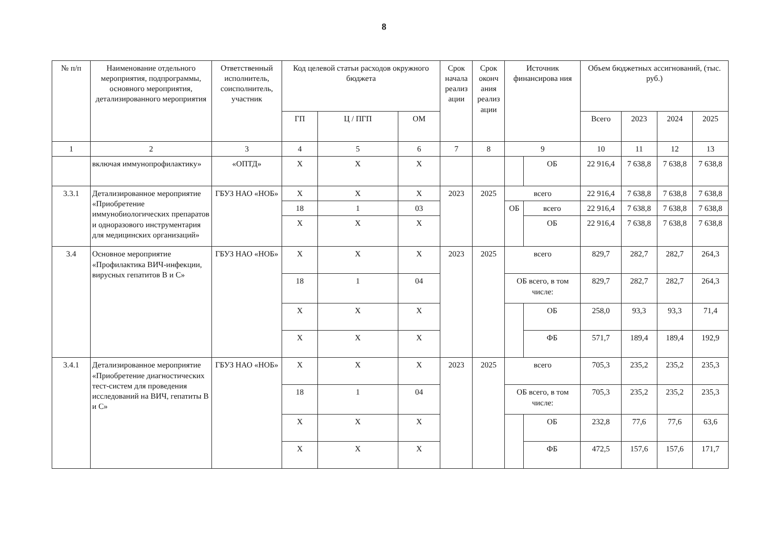8
| № п/п | Наименование отдельного мероприятия, подпрограммы, основного мероприятия, детализированного мероприятия | Ответственный исполнитель, соисполнитель, участник | Код целевой статьи расходов окружного бюджета | | | Срок начала реализ ации | Срок оконч ания реализ ации | Источник финансирова ния | | Объем бюджетных ассигнований, (тыс. руб.) | | | |
| --- | --- | --- | --- | --- | --- | --- | --- | --- | --- | --- | --- | --- | --- |
| | | | ГП | Ц / ПГП | ОМ | | | | | Всего | 2023 | 2024 | 2025 |
| 1 | 2 | 3 | 4 | 5 | 6 | 7 | 8 | 9 | | 10 | 11 | 12 | 13 |
| | включая иммунопрофилактику» | «ОПТД» | Х | Х | Х | | | | ОБ | 22 916,4 | 7 638,8 | 7 638,8 | 7 638,8 |
| 3.3.1 | Детализированное мероприятие «Приобретение иммунобиологических препаратов и одноразового инструментария для медицинских организаций» | ГБУЗ НАО «НОБ» | Х | Х | Х | 2023 | 2025 | всего | | 22 916,4 | 7 638,8 | 7 638,8 | 7 638,8 |
| | | | 18 | 1 | 03 | | | ОБ | всего | 22 916,4 | 7 638,8 | 7 638,8 | 7 638,8 |
| | | | Х | Х | Х | | | | ОБ | 22 916,4 | 7 638,8 | 7 638,8 | 7 638,8 |
| 3.4 | Основное мероприятие «Профилактика ВИЧ-инфекции, вирусных гепатитов В и С» | ГБУЗ НАО «НОБ» | Х | Х | Х | 2023 | 2025 | всего | | 829,7 | 282,7 | 282,7 | 264,3 |
| | | | 18 | 1 | 04 | | | ОБ всего, в том числе: | | 829,7 | 282,7 | 282,7 | 264,3 |
| | | | Х | Х | Х | | | | ОБ | 258,0 | 93,3 | 93,3 | 71,4 |
| | | | Х | Х | Х | | | | ФБ | 571,7 | 189,4 | 189,4 | 192,9 |
| 3.4.1 | Детализированное мероприятие «Приобретение диагностических тест-систем для проведения исследований на ВИЧ, гепатиты В и С» | ГБУЗ НАО «НОБ» | Х | Х | Х | 2023 | 2025 | всего | | 705,3 | 235,2 | 235,2 | 235,3 |
| | | | 18 | 1 | 04 | | | ОБ всего, в том числе: | | 705,3 | 235,2 | 235,2 | 235,3 |
| | | | Х | Х | Х | | | | ОБ | 232,8 | 77,6 | 77,6 | 63,6 |
| | | | Х | Х | Х | | | | ФБ | 472,5 | 157,6 | 157,6 | 171,7 |